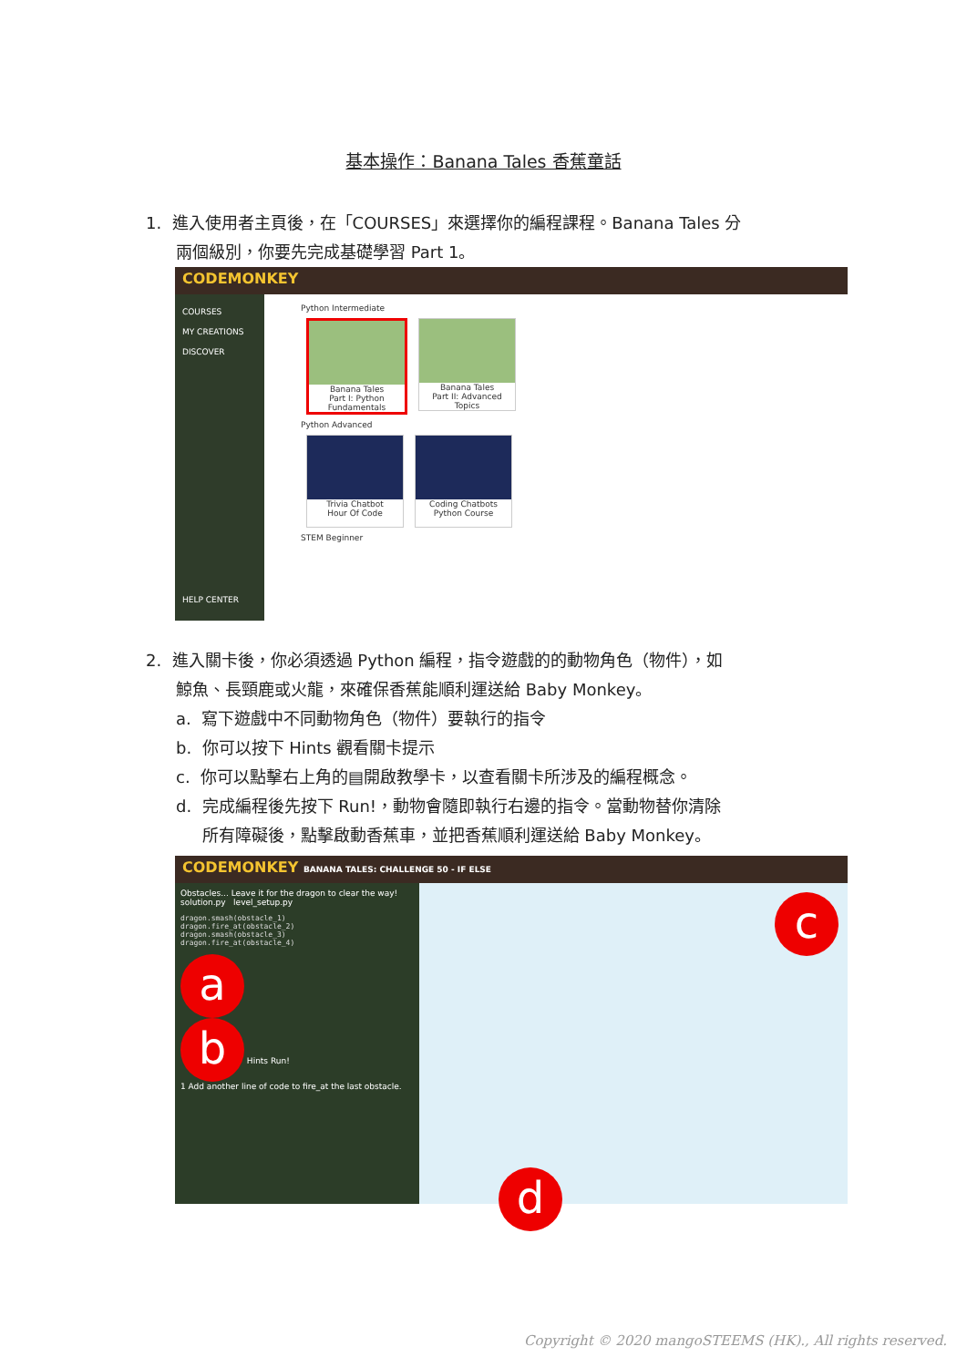基本操作：Banana Tales 香蕉童話
1. 進入使用者主頁後，在「COURSES」來選擇你的編程課程。Banana Tales 分
兩個級別，你要先完成基礎學習 Part 1。
CODEMONKEY
COURSES
MY CREATIONS
DISCOVER
HELP CENTER
Python Intermediate
Banana Tales
Part I: Python Fundamentals
Banana Tales
Part II: Advanced Topics
Python Advanced
Trivia Chatbot
Hour Of Code
Coding Chatbots
Python Course
STEM Beginner
2. 進入關卡後，你必須透過 Python 編程，指令遊戲的的動物角色（物件），如
鯨魚、長頸鹿或火龍，來確保香蕉能順利運送給 Baby Monkey。
a. 寫下遊戲中不同動物角色（物件）要執行的指令
b. 你可以按下 Hints 觀看關卡提示
c. 你可以點擊右上角的▤開啟教學卡，以查看關卡所涉及的編程概念。
d. 完成編程後先按下 Run!，動物會隨即執行右邊的指令。當動物替你清除
所有障礙後，點擊啟動香蕉車，並把香蕉順利運送給 Baby Monkey。
CODEMONKEY BANANA TALES: CHALLENGE 50 - IF ELSE
Obstacles... Leave it for the dragon to clear the way!
solution.py level_setup.py
dragon.smash(obstacle_1)
dragon.fire_at(obstacle_2)
dragon.smash(obstacle_3)
dragon.fire_at(obstacle_4)
a
b Hints Run!
1 Add another line of code to fire_at the last obstacle.
c
d
Copyright © 2020 mangoSTEEMS (HK)., All rights reserved.